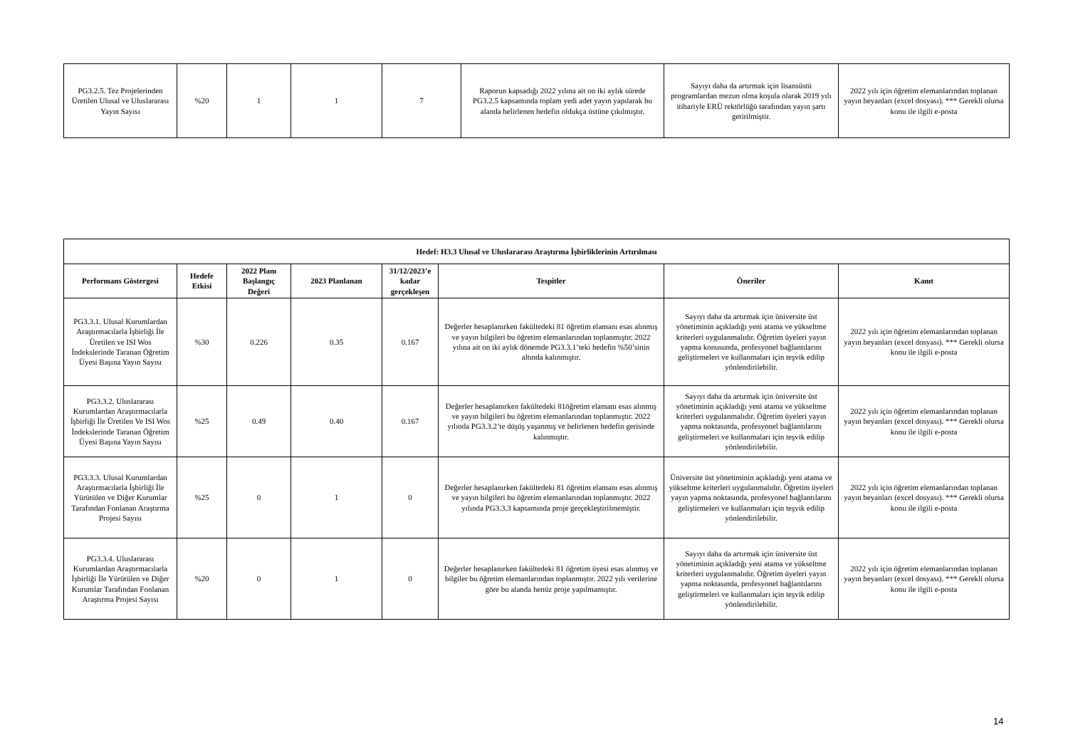| PG3.2.5. Tez Projelerinden Üretilen Ulusal ve Uluslararası Yayın Sayısı | %20 | 1 | 1 | 7 | Raporun kapsadığı 2022 yılına ait on iki aylık sürede PG3.2.5 kapsamında toplam yedi adet yayın yapılarak bu alanda belirlenen hedefin oldukça üstüne çıkılmıştır. | Sayıyı daha da artırmak için lisansüstü programlardan mezun olma koşula olarak 2019 yılı itibariyle ERÜ rektörlüğü tarafından yayın şartı getirilmiştir. | 2022 yılı için öğretim elemanlarından toplanan yayın beyanları (excel dosyası). *** Gerekli olursa konu ile ilgili e-posta |
| Hedef: H3.3 Ulusal ve Uluslararası Araştırma İşbirliklerinin Artırılması | | | | | | | |
| --- | --- | --- | --- | --- | --- | --- | --- |
| Performans Göstergesi | Hedefe Etkisi | 2022 Planı Başlangıç Değeri | 2023 Planlanan | 31/12/2023’e kadar gerçekleşen | Tespitler | Öneriler | Kanıt |
| PG3.3.1. Ulusal Kurumlardan Araştırmacılarla İşbirliği İle Üretilen ve ISI Wos İndekslerinde Taranan Öğretim Üyesi Başına Yayın Sayısı | %30 | 0.226 | 0.35 | 0.167 | Değerler hesaplanırken fakültedeki 81 öğretim elamanı esas alınmış ve yayın bilgileri bu öğretim elemanlarından toplanmıştır. 2022 yılına ait on iki aylık dönemde PG3.3.1’teki hedefin %50’sinin altında kalınmıştır. | Sayıyı daha da artırmak için üniversite üst yönetiminin açıkladığı yeni atama ve yükseltme kriterleri uygulanmalıdır. Öğretim üyeleri yayın yapma konusunda, profesyonel bağlantılarını geliştirmeleri ve kullanmaları için teşvik edilip yönlendirilebilir. | 2022 yılı için öğretim elemanlarından toplanan yayın beyanları (excel dosyası). *** Gerekli olursa konu ile ilgili e-posta |
| PG3.3.2. Uluslararası Kurumlardan Araştırmacılarla İşbirliği İle Üretilen Ve ISI Wos İndekslerinde Taranan Öğretim Üyesi Başına Yayın Sayısı | %25 | 0.49 | 0.40 | 0.167 | Değerler hesaplanırken fakültedeki 81öğretim elamanı esas alınmış ve yayın bilgileri bu öğretim elemanlarından toplanmıştır. 2022 yılında PG3.3.2’te düşüş yaşanmış ve belirlenen hedefin gerisinde kalınmıştır. | Sayıyı daha da artırmak için üniversite üst yönetiminin açıkladığı yeni atama ve yükseltme kriterleri uygulanmalıdır. Öğretim üyeleri yayın yapma noktasında, profesyonel bağlantılarını geliştirmeleri ve kullanmaları için teşvik edilip yönlendirilebilir. | 2022 yılı için öğretim elemanlarından toplanan yayın beyanları (excel dosyası). *** Gerekli olursa konu ile ilgili e-posta |
| PG3.3.3. Ulusal Kurumlardan Araştırmacılarla İşbirliği İle Yürütülen ve Diğer Kurumlar Tarafından Fonlanan Araştırma Projesi Sayısı | %25 | 0 | 1 | 0 | Değerler hesaplanırken fakültedeki 81 öğretim elamanı esas alınmış ve yayın bilgileri bu öğretim elemanlarından toplanmıştır. 2022 yılında PG3.3.3 kapsamında proje gerçekleştirilmemiştir. | Üniversite üst yönetiminin açıkladığı yeni atama ve yükseltme kriterleri uygulanmalıdır. Öğretim üyeleri yayın yapma noktasında, profesyonel bağlantılarını geliştirmeleri ve kullanmaları için teşvik edilip yönlendirilebilir. | 2022 yılı için öğretim elemanlarından toplanan yayın beyanları (excel dosyası). *** Gerekli olursa konu ile ilgili e-posta |
| PG3.3.4. Uluslararası Kurumlardan Araştırmacılarla İşbirliği İle Yürütülen ve Diğer Kurumlar Tarafından Fonlanan Araştırma Projesi Sayısı | %20 | 0 | 1 | 0 | Değerler hesaplanırken fakültedeki 81 öğretim üyesi esas alınmış ve bilgiler bu öğretim elemanlarından toplanmıştır. 2022 yılı verilerine göre bu alanda henüz proje yapılmamıştır. | Sayıyı daha da artırmak için üniversite üst yönetiminin açıkladığı yeni atama ve yükseltme kriterleri uygulanmalıdır. Öğretim üyeleri yayın yapma noktasında, profesyonel bağlantılarını geliştirmeleri ve kullanmaları için teşvik edilip yönlendirilebilir. | 2022 yılı için öğretim elemanlarından toplanan yayın beyanları (excel dosyası). *** Gerekli olursa konu ile ilgili e-posta |
14